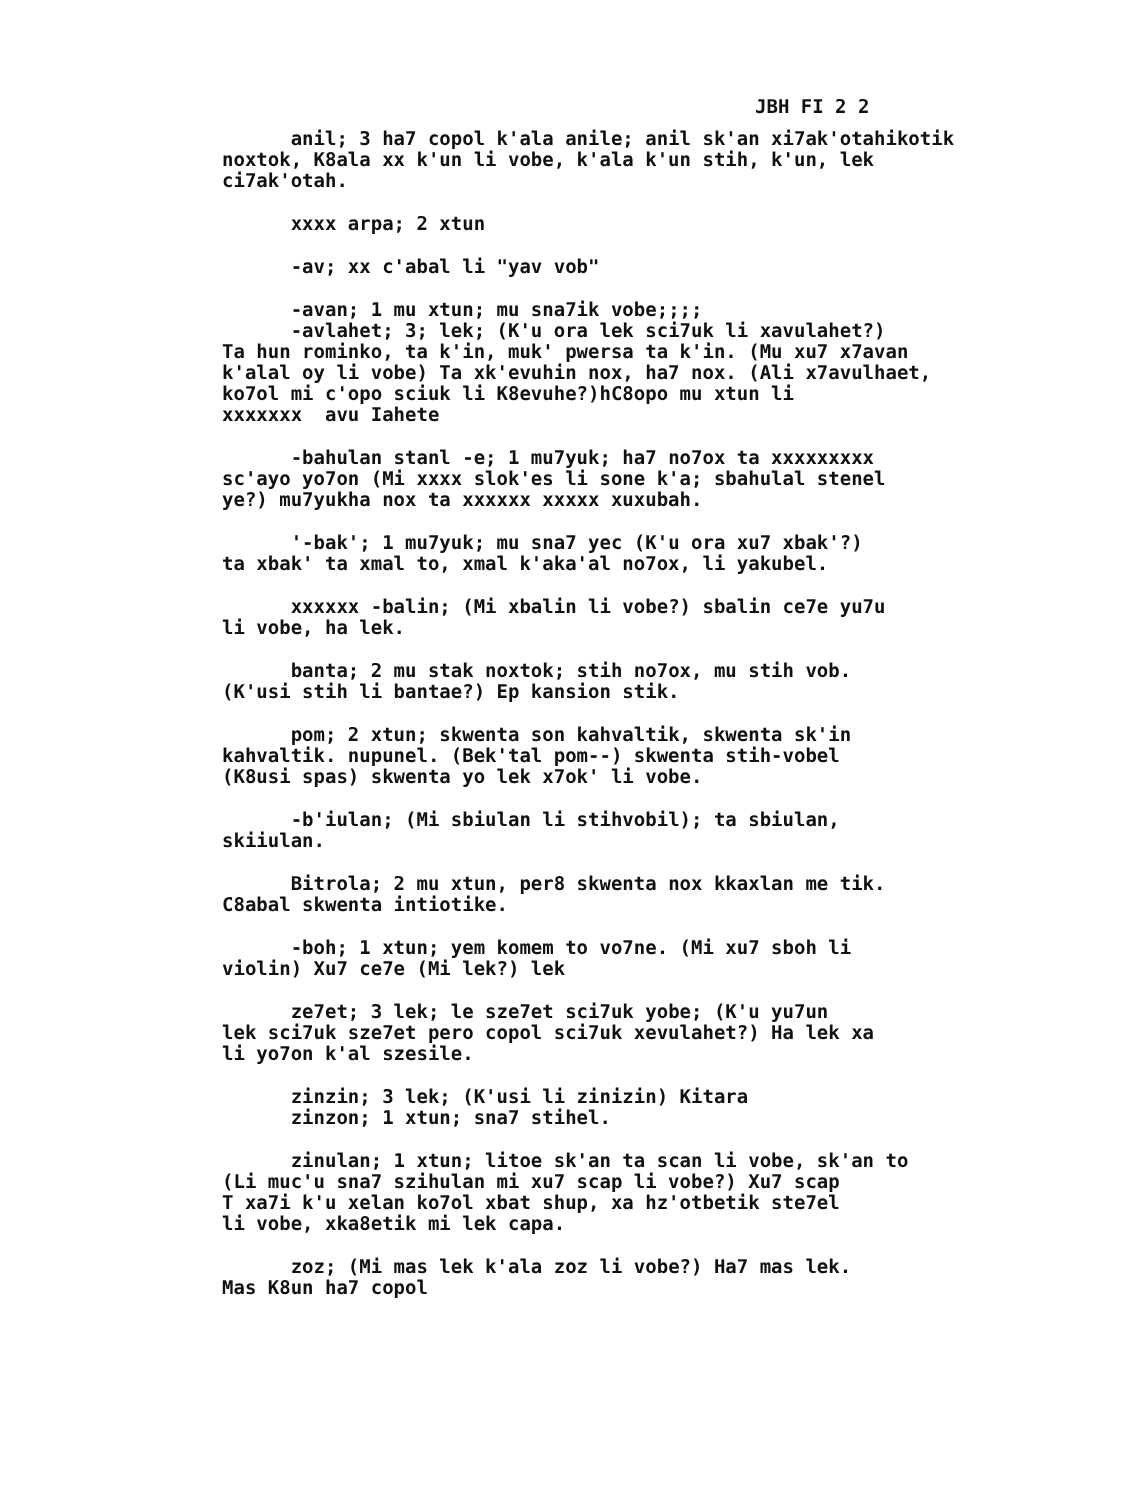JBH FI 2 2
anil; 3 ha7 copol k'ala anile; anil sk'an xi7ak'otahikotik noxtok, K8ala xx k'un li vobe, k'ala k'un stih, k'un, lek ci7ak'otah.
xxxx arpa; 2 xtun
-av; xx c'abal li "yav vob"
-avan; 1 mu xtun; mu sna7ik vobe;;;; -avlahet; 3; lek; (K'u ora lek sci7uk li xavulahet?) Ta hun rominko, ta k'in, muk' pwersa ta k'in. (Mu xu7 x7avan k'alal oy li vobe) Ta xk'evuhin nox, ha7 nox. (Ali x7avulhaet, ko7ol mi c'opo sciuk li K8evuhe?)hC8opo mu xtun li xxxxxxx avu Iahete
-bahulan stanl -e; 1 mu7yuk; ha7 no7ox ta xxxxxxxxx sc'ayo yo7on (Mi xxxx slok'es li sone k'a; sbahulal stenel ye?) mu7yukha nox ta xxxxxx xxxxx xuxubah.
'-bak'; 1 mu7yuk; mu sna7 yec (K'u ora xu7 xbak'?) ta xbak' ta xmal to, xmal k'aka'al no7ox, li yakubel.
xxxxxx -balin; (Mi xbalin li vobe?) sbalin ce7e yu7u li vobe, ha lek.
banta; 2 mu stak noxtok; stih no7ox, mu stih vob. (K'usi stih li bantae?) Ep kansion stik.
pom; 2 xtun; skwenta son kahvaltik, skwenta sk'in kahvaltik. nupunel. (Bek'tal pom--) skwenta stih-vobel (K8usi spas) skwenta yo lek x7ok' li vobe.
-b'iulan; (Mi sbiulan li stihvobil); ta sbiulan, skiiulan.
Bitrola; 2 mu xtun, per8 skwenta nox kkaxlan me tik. C8abal skwenta intiotike.
-boh; 1 xtun; yem komem to vo7ne. (Mi xu7 sboh li violin) Xu7 ce7e (Mi lek?) lek
ze7et; 3 lek; le sze7et sci7uk yobe; (K'u yu7un lek sci7uk sze7et pero copol sci7uk xevulahet?) Ha lek xa li yo7on k'al szesile.
zinzin; 3 lek; (K'usi li zinizin) Kitara zinzon; 1 xtun; sna7 stihel.
zinulan; 1 xtun; litoe sk'an ta scan li vobe, sk'an to (Li muc'u sna7 szihulan mi xu7 scap li vobe?) Xu7 scap T xa7i k'u xelan ko7ol xbat shup, xa hz'otbetik ste7el li vobe, xka8etik mi lek capa.
zoz; (Mi mas lek k'ala zoz li vobe?) Ha7 mas lek. Mas K8un ha7 copol